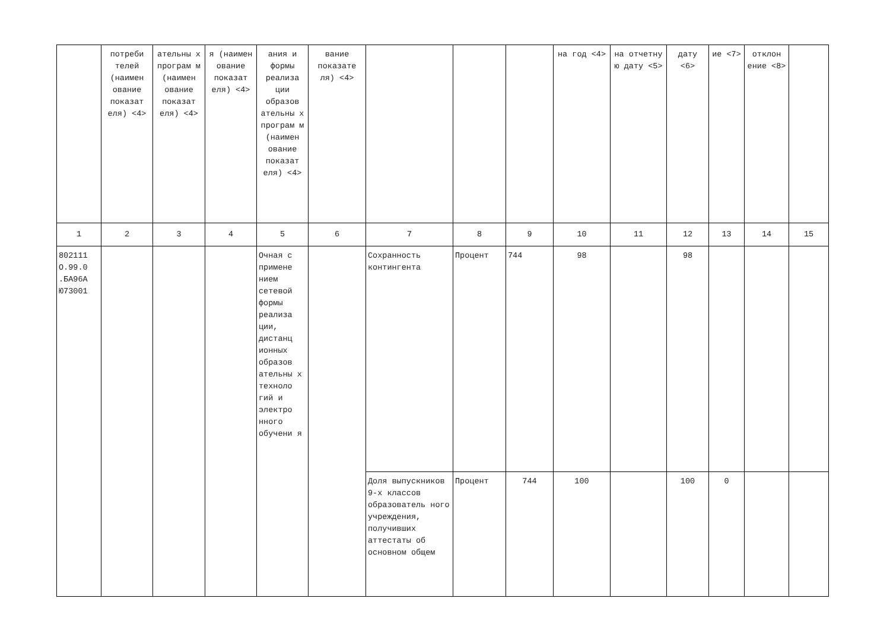| | потреби телей (наимен ование показат еля) <4> | ательны х програм м (наимен ование показат еля) <4> | я (наимен ование показат еля) <4> | ания и формы реализа ции образов ательны х програм м (наимен ование показат еля) <4> | вание показате ля) <4> | | | | на год <4> | на отчетну ю дату <5> | дату <6> | ие <7> | отклон ение <8> | |
| 1 | 2 | 3 | 4 | 5 | 6 | 7 | 8 | 9 | 10 | 11 | 12 | 13 | 14 | 15 |
| 802111 О.99.0 .БА96А Ю73001 | | | | Очная с примене нием сетевой формы реализа ции, дистанц ионных образов ательны х техноло гий и электро нного обучени я | | Сохранность контингента | Процент | 744 | 98 | | 98 | | | |
| | | | | | | Доля выпускников 9-х классов образователь ного учреждения, получивших аттестаты об основном общем | Процент | 744 | 100 | | 100 | 0 | | |